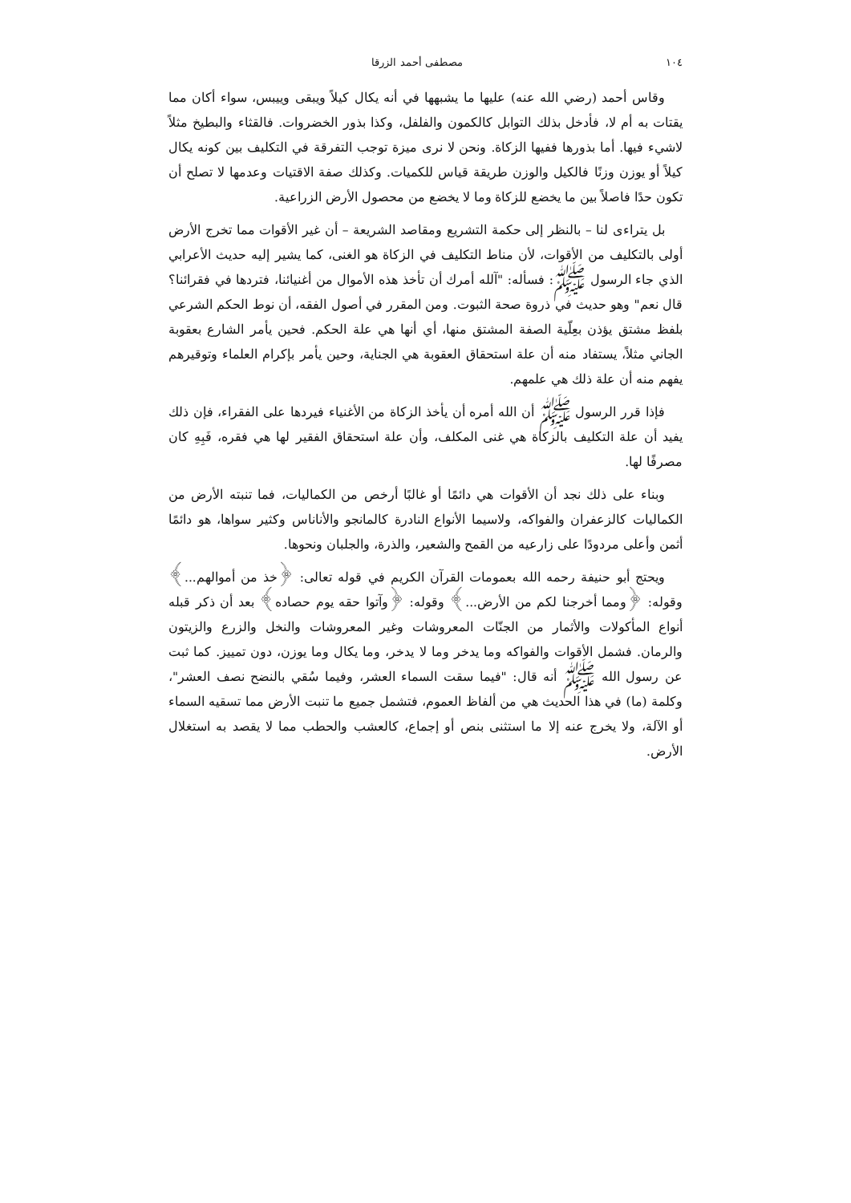١٠٤ مصطفى أحمد الزرقا
وقاس أحمد (رضي الله عنه) عليها ما يشبهها في أنه يكال كيلاً ويبقى وييبس، سواء أكان مما يقتات به أم لا، فأدخل بذلك التوابل كالكمون والفلفل، وكذا بذور الخضروات. فالقثاء والبطيخ مثلاً لاشيء فيها. أما بذورها ففيها الزكاة. ونحن لا نرى ميزة توجب التفرقة في التكليف بين كونه يكال كيلاً أو يوزن وزنًا فالكيل والوزن طريقة قياس للكميات. وكذلك صفة الاقتيات وعدمها لا تصلح أن تكون حدًا فاصلاً بين ما يخضع للزكاة وما لا يخضع من محصول الأرض الزراعية.
بل يتراءى لنا – بالنظر إلى حكمة التشريع ومقاصد الشريعة – أن غير الأقوات مما تخرج الأرض أولى بالتكليف من الأقوات، لأن مناط التكليف في الزكاة هو الغنى، كما يشير إليه حديث الأعرابي الذي جاء الرسول ﷺ: فسأله: "آلله أمرك أن تأخذ هذه الأموال من أغنيائنا، فتردها في فقرائنا؟ قال نعم" وهو حديث في ذروة صحة الثبوت. ومن المقرر في أصول الفقه، أن نوط الحكم الشرعي بلفظ مشتق يؤذن بعِلّية الصفة المشتق منها، أي أنها هي علة الحكم. فحين يأمر الشارع بعقوبة الجاني مثلاً، يستفاد منه أن علة استحقاق العقوبة هي الجناية، وحين يأمر بإكرام العلماء وتوقيرهم يفهم منه أن علة ذلك هي علمهم.
فإذا قرر الرسول ﷺ أن الله أمره أن يأخذ الزكاة من الأغنياء فيردها على الفقراء، فإن ذلك يفيد أن علة التكليف بالزكاة هي غنى المكلف، وأن علة استحقاق الفقير لها هي فقره، فَبِهِ كان مصرفًا لها.
وبناء على ذلك نجد أن الأقوات هي دائمًا أو غالبًا أرخص من الكماليات، فما تنبته الأرض من الكماليات كالزعفران والفواكه، ولاسيما الأنواع النادرة كالمانجو والأناناس وكثير سواها، هو دائمًا أثمن وأعلى مردودًا على زارعيه من القمح والشعير، والذرة، والجلبان ونحوها.
ويحتج أبو حنيفة رحمه الله بعمومات القرآن الكريم في قوله تعالى: ﴿خذ من أموالهم...﴾ وقوله: ﴿ومما أخرجنا لكم من الأرض...﴾ وقوله: ﴿وآتوا حقه يوم حصاده﴾ بعد أن ذكر قبله أنواع المأكولات والأثمار من الجنّات المعروشات وغير المعروشات والنخل والزرع والزيتون والرمان. فشمل الأقوات والفواكه وما يدخر وما لا يدخر، وما يكال وما يوزن، دون تمييز. كما ثبت عن رسول الله ﷺ أنه قال: "فيما سقت السماء العشر، وفيما سُقي بالنضح نصف العشر"، وكلمة (ما) في هذا الحديث هي من ألفاظ العموم، فتشمل جميع ما تنبت الأرض مما تسقيه السماء أو الآلة، ولا يخرج عنه إلا ما استثنى بنص أو إجماع، كالعشب والحطب مما لا يقصد به استغلال الأرض.